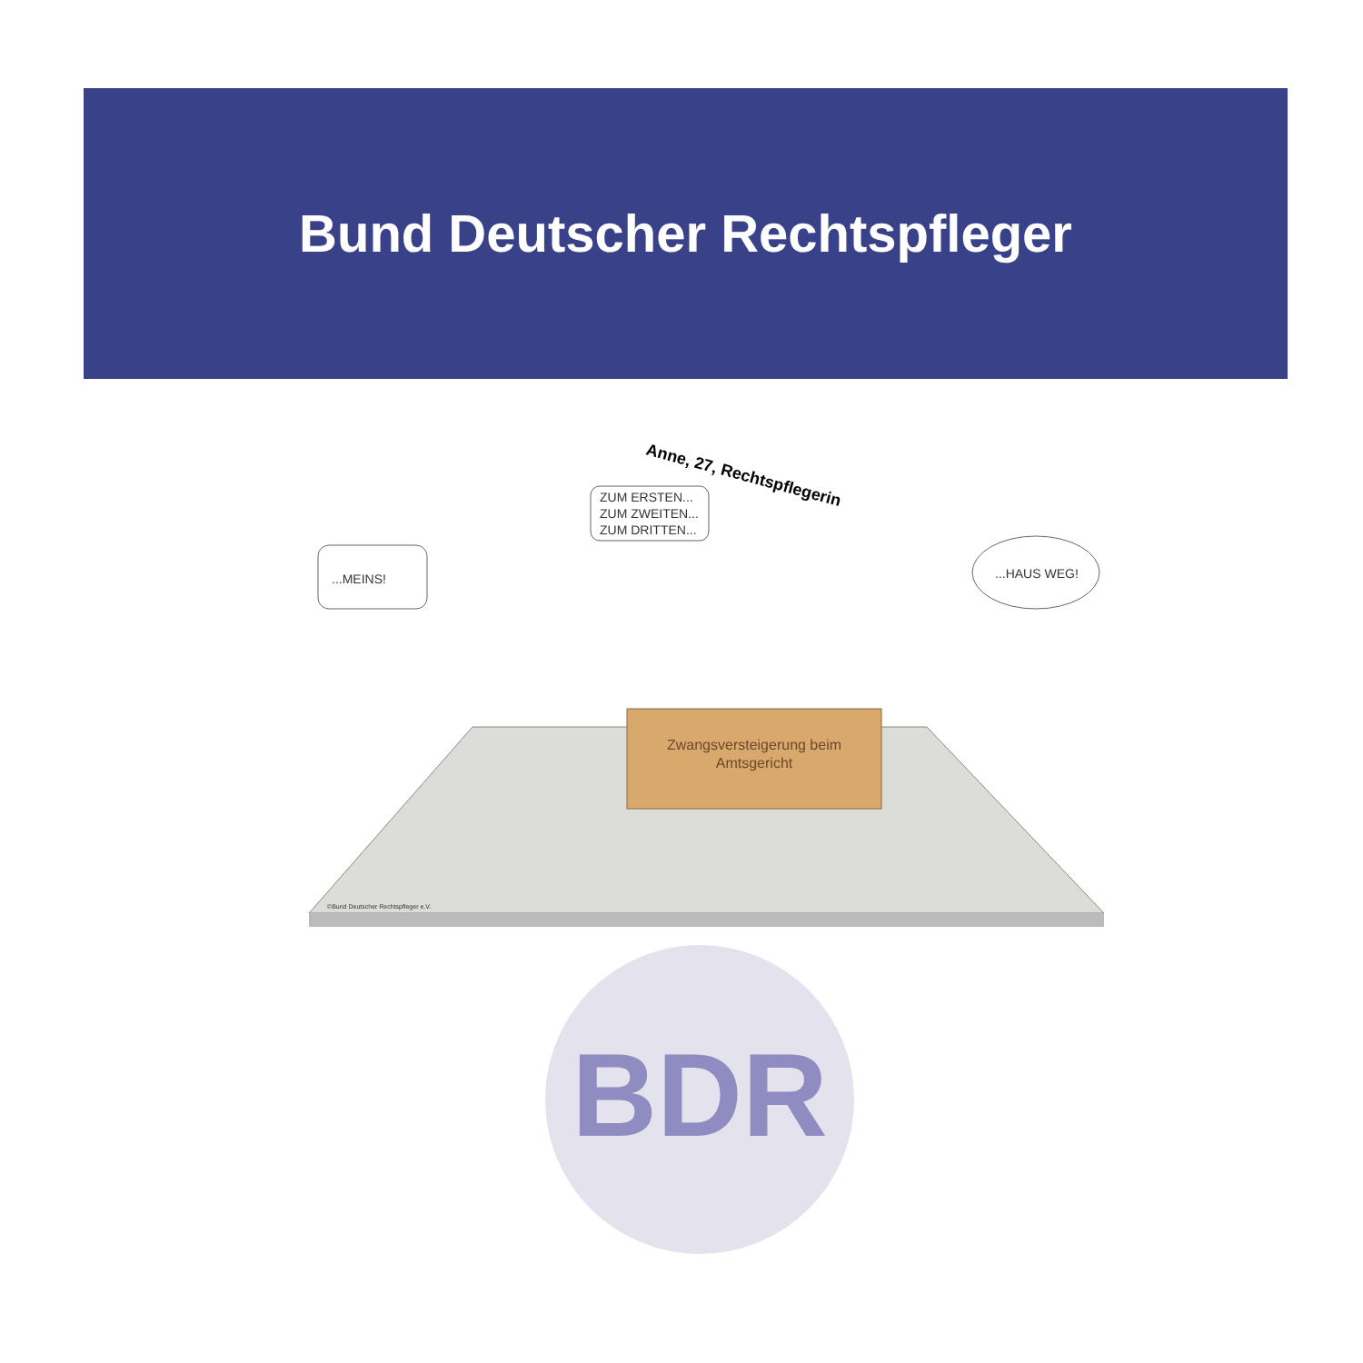Bund Deutscher Rechtspfleger
Anne, 27, Rechtspflegerin
ZUM ERSTEN...
ZUM ZWEITEN...
ZUM DRITTEN...
...MEINS!
...HAUS WEG!
Zwangsversteigerung beim
Amtsgericht
©Bund Deutscher Rechtspfleger e.V.
BDR